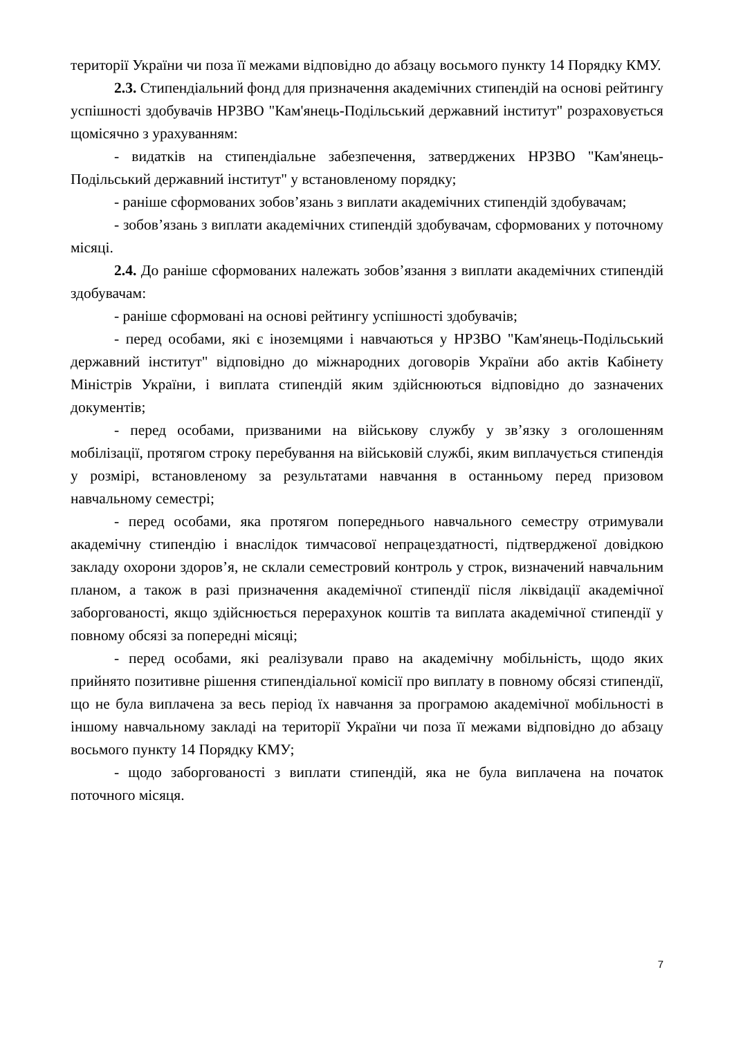території України чи поза її межами відповідно до абзацу восьмого пункту 14 Порядку КМУ.
2.3. Стипендіальний фонд для призначення академічних стипендій на основі рейтингу успішності здобувачів НРЗВО "Кам'янець-Подільський державний інститут" розраховується щомісячно з урахуванням:
- видатків на стипендіальне забезпечення, затверджених НРЗВО "Кам'янець-Подільський державний інститут" у встановленому порядку;
- раніше сформованих зобов’язань з виплати академічних стипендій здобувачам;
- зобов’язань з виплати академічних стипендій здобувачам, сформованих у поточному місяці.
2.4. До раніше сформованих належать зобов’язання з виплати академічних стипендій здобувачам:
- раніше сформовані на основі рейтингу успішності здобувачів;
- перед особами, які є іноземцями і навчаються у НРЗВО "Кам'янець-Подільський державний інститут" відповідно до міжнародних договорів України або актів Кабінету Міністрів України, і виплата стипендій яким здійснюються відповідно до зазначених документів;
- перед особами, призваними на військову службу у зв’язку з оголошенням мобілізації, протягом строку перебування на військовій службі, яким виплачується стипендія у розмірі, встановленому за результатами навчання в останньому перед призовом навчальному семестрі;
- перед особами, яка протягом попереднього навчального семестру отримували академічну стипендію і внаслідок тимчасової непрацездатності, підтвердженої довідкою закладу охорони здоров’я, не склали семестровий контроль у строк, визначений навчальним планом, а також в разі призначення академічної стипендії після ліквідації академічної заборгованості, якщо здійснюється перерахунок коштів та виплата академічної стипендії у повному обсязі за попередні місяці;
- перед особами, які реалізували право на академічну мобільність, щодо яких прийнято позитивне рішення стипендіальної комісії про виплату в повному обсязі стипендії, що не була виплачена за весь період їх навчання за програмою академічної мобільності в іншому навчальному закладі на території України чи поза її межами відповідно до абзацу восьмого пункту 14 Порядку КМУ;
- щодо заборгованості з виплати стипендій, яка не була виплачена на початок поточного місяця.
7